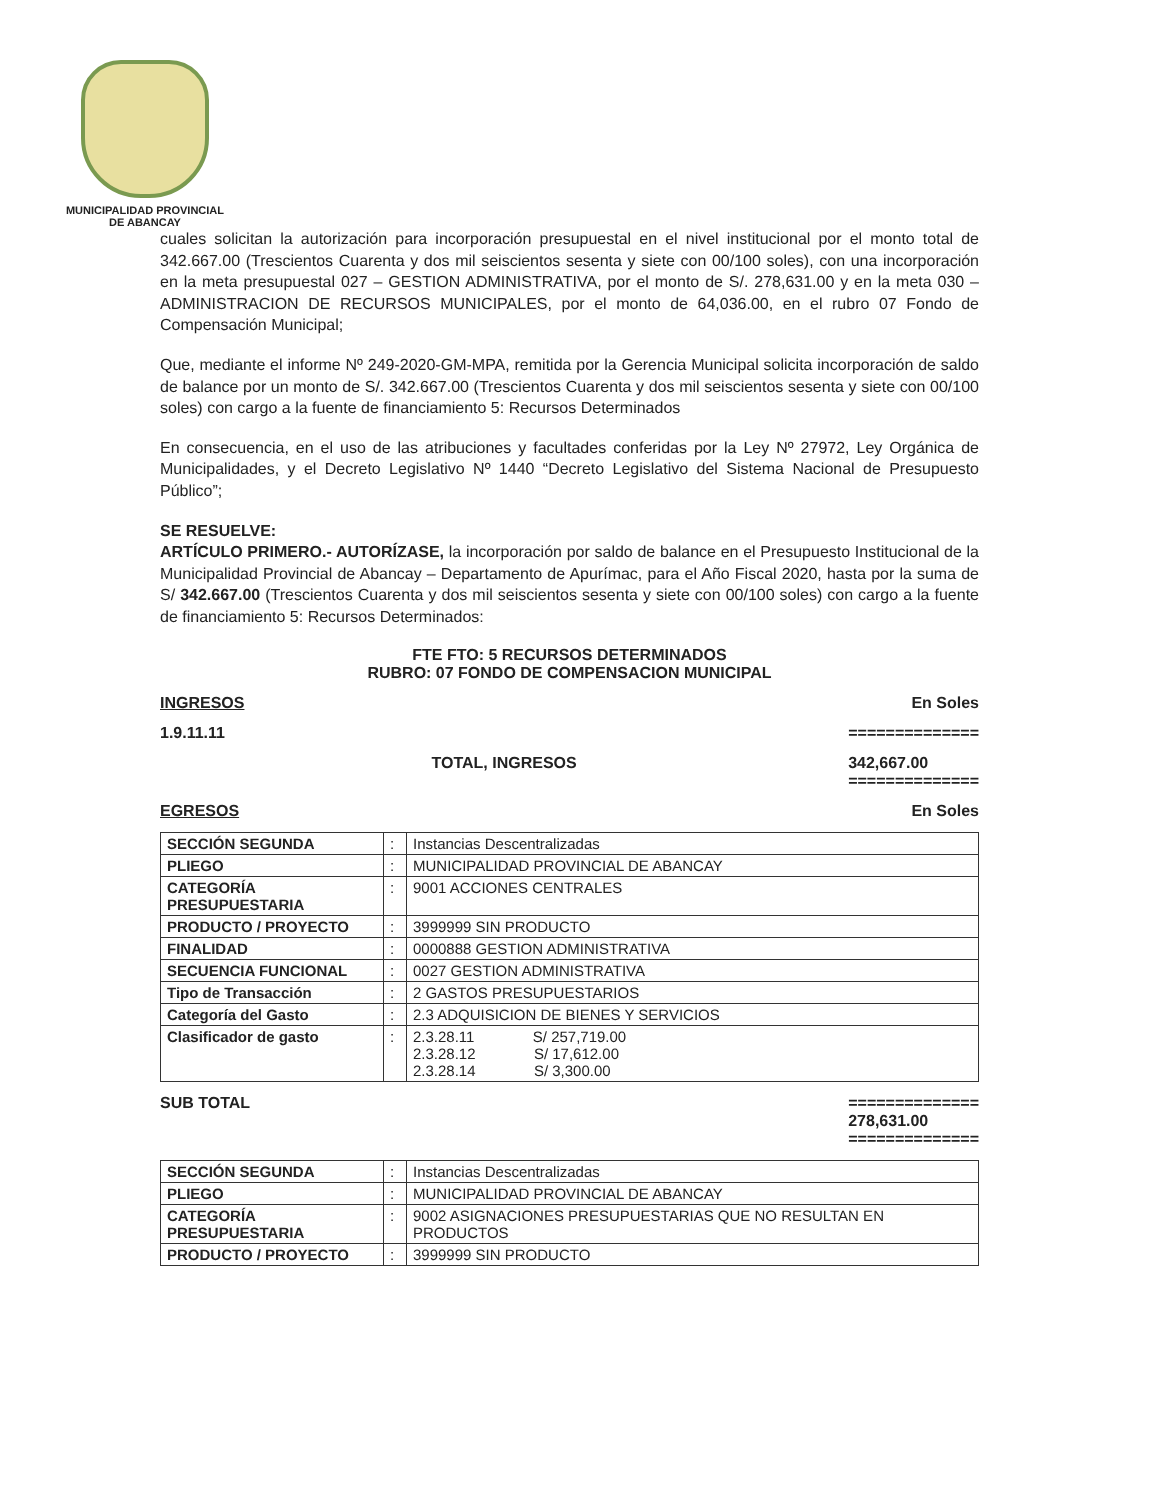MUNICIPALIDAD PROVINCIAL
DE ABANCAY
cuales solicitan la autorización para incorporación presupuestal en el nivel institucional por el monto total de 342.667.00 (Trescientos Cuarenta y dos mil seiscientos sesenta y siete con 00/100 soles), con una incorporación en la meta presupuestal 027 – GESTION ADMINISTRATIVA, por el monto de S/. 278,631.00 y en la meta 030 – ADMINISTRACION DE RECURSOS MUNICIPALES, por el monto de 64,036.00, en el rubro 07 Fondo de Compensación Municipal;
Que, mediante el informe Nº 249-2020-GM-MPA, remitida por la Gerencia Municipal solicita incorporación de saldo de balance por un monto de S/. 342.667.00 (Trescientos Cuarenta y dos mil seiscientos sesenta y siete con 00/100 soles) con cargo a la fuente de financiamiento 5: Recursos Determinados
En consecuencia, en el uso de las atribuciones y facultades conferidas por la Ley Nº 27972, Ley Orgánica de Municipalidades, y el Decreto Legislativo Nº 1440 “Decreto Legislativo del Sistema Nacional de Presupuesto Público”;
SE RESUELVE:
ARTÍCULO PRIMERO.- AUTORÍZASE, la incorporación por saldo de balance en el Presupuesto Institucional de la Municipalidad Provincial de Abancay – Departamento de Apurímac, para el Año Fiscal 2020, hasta por la suma de S/ 342.667.00 (Trescientos Cuarenta y dos mil seiscientos sesenta y siete con 00/100 soles) con cargo a la fuente de financiamiento 5: Recursos Determinados:
FTE FTO: 5 RECURSOS DETERMINADOS
RUBRO: 07 FONDO DE COMPENSACION MUNICIPAL
INGRESOS En Soles
1.9.11.11 ==============
TOTAL, INGRESOS 342,667.00
==============
EGRESOS En Soles
| SECCIÓN SEGUNDA | : | Instancias Descentralizadas |
| PLIEGO | : | MUNICIPALIDAD PROVINCIAL DE ABANCAY |
| CATEGORÍA PRESUPUESTARIA | : | 9001 ACCIONES CENTRALES |
| PRODUCTO / PROYECTO | : | 3999999 SIN PRODUCTO |
| FINALIDAD | : | 0000888 GESTION ADMINISTRATIVA |
| SECUENCIA FUNCIONAL | : | 0027 GESTION ADMINISTRATIVA |
| Tipo de Transacción | : | 2 GASTOS PRESUPUESTARIOS |
| Categoría del Gasto | : | 2.3 ADQUISICION DE BIENES Y SERVICIOS |
| Clasificador de gasto | : | 2.3.28.11 S/ 257,719.00 2.3.28.12 S/ 17,612.00 2.3.28.14 S/ 3,300.00 |
SUB TOTAL ==============
278,631.00
==============
| SECCIÓN SEGUNDA | : | Instancias Descentralizadas |
| PLIEGO | : | MUNICIPALIDAD PROVINCIAL DE ABANCAY |
| CATEGORÍA PRESUPUESTARIA | : | 9002 ASIGNACIONES PRESUPUESTARIAS QUE NO RESULTAN EN PRODUCTOS |
| PRODUCTO / PROYECTO | : | 3999999 SIN PRODUCTO |